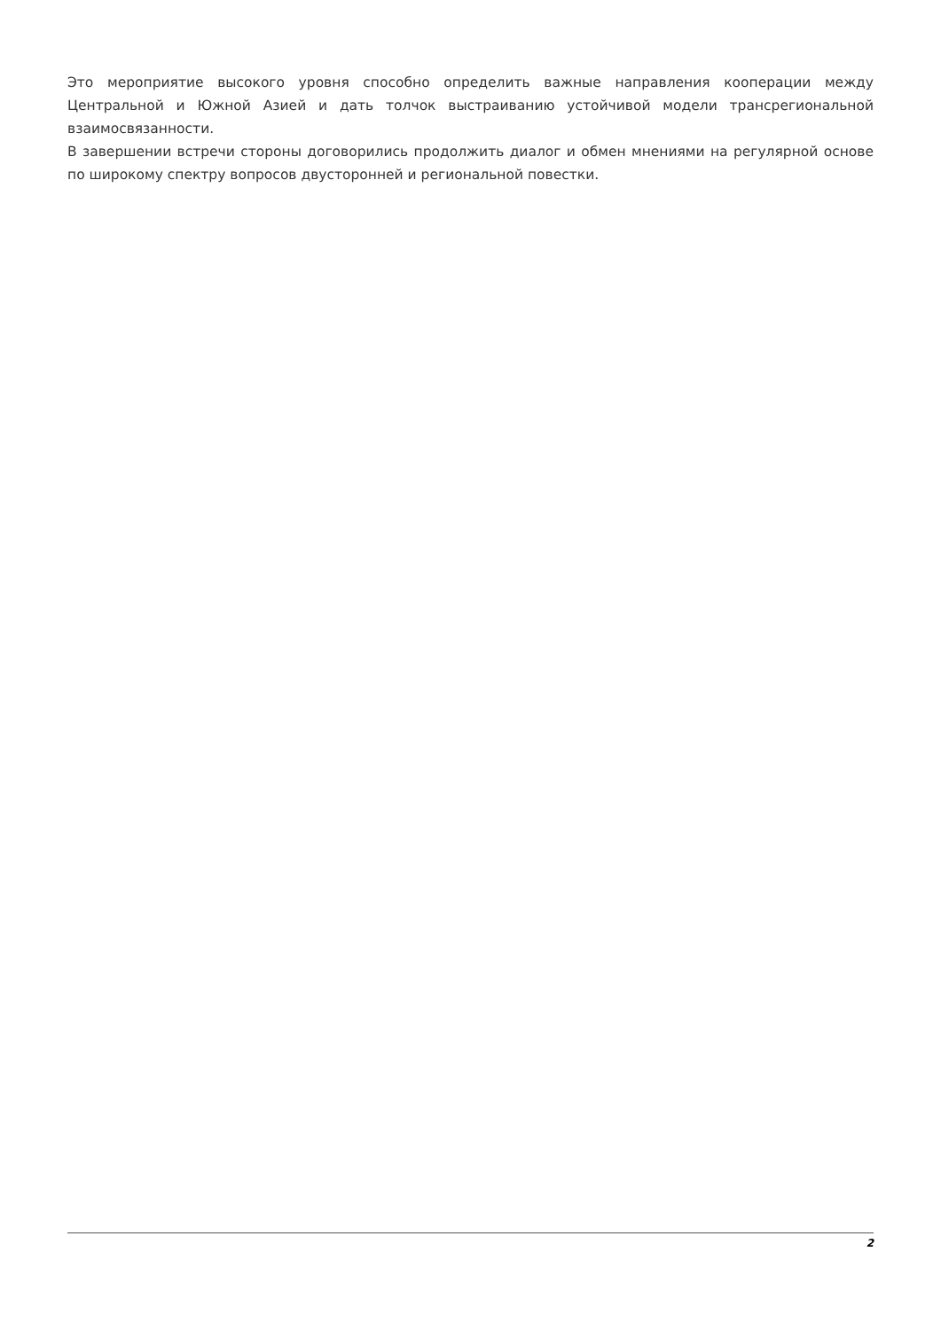Это мероприятие высокого уровня способно определить важные направления кооперации между Центральной и Южной Азией и дать толчок выстраиванию устойчивой модели трансрегиональной взаимосвязанности.
В завершении встречи стороны договорились продолжить диалог и обмен мнениями на регулярной основе по широкому спектру вопросов двусторонней и региональной повестки.
2